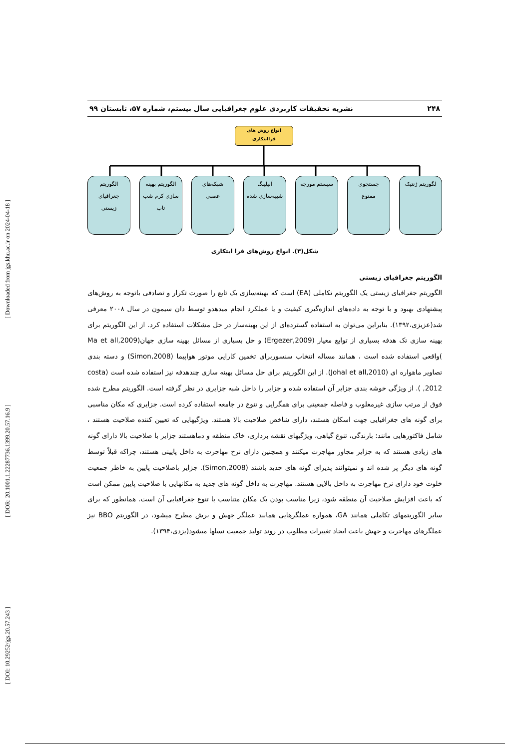[ Downloaded from jgs.khu.ac.ir on 2024-04-18 ]
[ DOR: 20.1001.1.22287736.1399.20.57.16.9 ]
[ DOI: 10.29252/jgs.20.57.243 ]
۲۴۸ نشریه تحقیقات کاربردی علوم جغرافیایی سال بیستم، شماره ۵۷، تابستان ۹۹
انواع روش های
فراابتکاری
لگوریتم ژنتیک جستجوی
ممنوع
سیستم مورچه آنیلینگ
شبیه‌سازی شده
شبکه‌های
عصبی
الگوریتم بهینه
سازی کرم شب
تاب
الگوریتم
جغرافیای
زیستی
شکل(۳). انواع روش‌های فرا ابتکاری
الگوریتم جغرافیای زیستی
الگوریتم جغرافیای زیستی یک الگوریتم تکاملی (EA) است که بهینه‌سازی یک تابع را صورت تکرار و تصادفی باتوجه به روش‌های پیشنهادی بهبود و با توجه به داده‌های اندازه‌گیری کیفیت و یا عملکرد انجام میدهدو توسط دان سیمون در سال ۲۰۰۸ معرفی شد(عزیزی،۱۳۹۲). بنابراین می‌توان به استفاده گسترده‌ای از این بهینه‌ساز در حل مشکلات استفاده کرد. از این الگوریتم برای بهینه سازی تک هدفه بسیاری از توابع معیار (Ergezer,2009) و حل بسیاری از مسائل بهینه سازی جهان(Ma et all,2009 )واقعی استفاده شده است ، همانند مساله انتخاب سنسوربرای تخمین کارایی موتور هواپیما (Simon,2008) و دسته بندی تصاویر ماهواره ای (Johal et all,2010). از این الگوریتم برای حل مسائل بهینه سازی چندهدفه نیز استفاده شده است (costa ,2012 ). از ویژگی خوشه بندی جزایر آن استفاده شده و جزایر را داخل شبه جزایری در نظر گرفته است. الگوریتم مطرح شده فوق از مرتب سازی غیرمغلوب و فاصله جمعیتی برای همگرایی و تنوع در جامعه استفاده کرده است. جزایری که مکان مناسبی برای گونه های جغرافیایی جهت اسکان هستند، دارای شاخص صلاحیت بالا هستند. ویژگیهایی که تعیین کننده صلاحیت هستند ، شامل فاکتورهایی مانند: بارندگی، تنوع گیاهی، ویژگیهای نقشه برداری، خاک منطقه و دماهستند جزایر با صلاحیت بالا دارای گونه های زیادی هستند که به جزایر مجاور مهاجرت میکنند و همچنین دارای نرخ مهاجرت به داخل پایینی هستند، چراکه قبلاً توسط گونه های دیگر پر شده اند و نمیتوانند پذیرای گونه های جدید باشند (Simon,2008). جزایر باصلاحیت پایین به خاطر جمعیت خلوت خود دارای نرخ مهاجرت به داخل بالایی هستند. مهاجرت به داخل گونه های جدید به مکانهایی با صلاحیت پایین ممکن است که باعث افزایش صلاحیت آن منطقه شود، زیرا مناسب بودن یک مکان متناسب با تنوع جغرافیایی آن است. همانطور که برای سایر الگوریتمهای تکاملی همانند GA، همواره عملگرهایی همانند عملگر جهش و برش مطرح میشود، در الگوریتم BBO نیز عملگرهای مهاجرت و جهش باعث ایجاد تغییرات مطلوب در روند تولید جمعیت نسلها میشود(یزدی،۱۳۹۴).